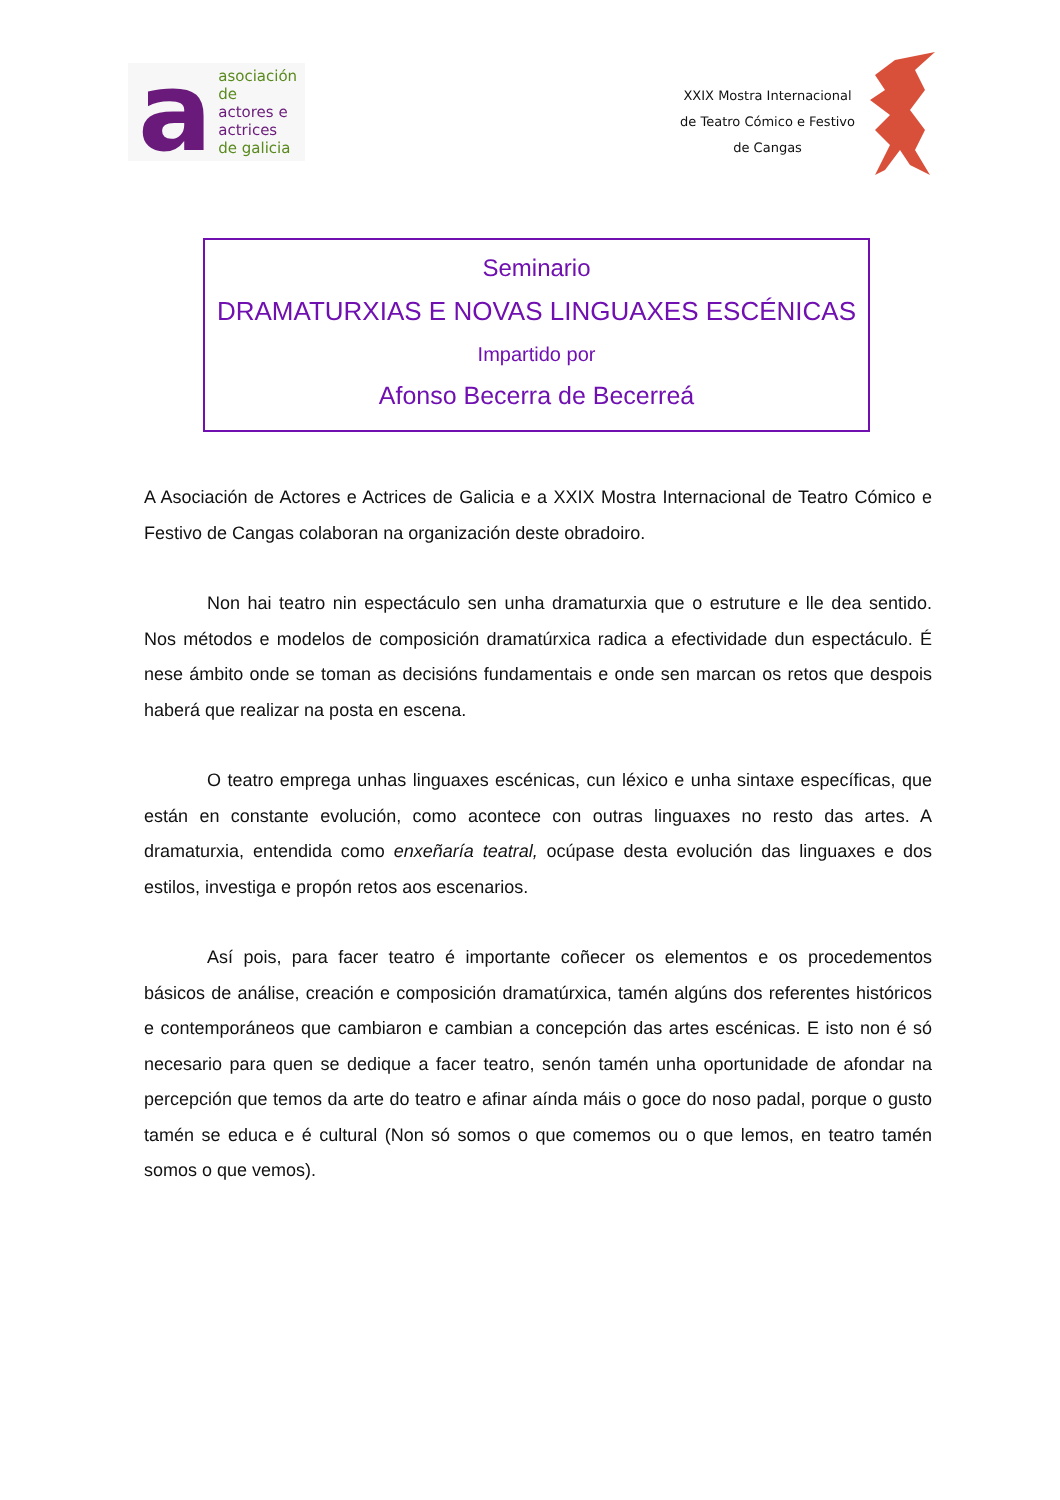a
asociación de
actores e actrices
de galicia
XXIX Mostra Internacional
de Teatro Cómico e Festivo
de Cangas
Seminario
DRAMATURXIAS E NOVAS LINGUAXES ESCÉNICAS
Impartido por
Afonso Becerra de Becerreá
A Asociación de Actores e Actrices de Galicia e a XXIX Mostra Internacional de Teatro Cómico e Festivo de Cangas colaboran na organización deste obradoiro.
Non hai teatro nin espectáculo sen unha dramaturxia que o estruture e lle dea sentido. Nos métodos e modelos de composición dramatúrxica radica a efectividade dun espectáculo. É nese ámbito onde se toman as decisións fundamentais e onde sen marcan os retos que despois haberá que realizar na posta en escena.
O teatro emprega unhas linguaxes escénicas, cun léxico e unha sintaxe específicas, que están en constante evolución, como acontece con outras linguaxes no resto das artes. A dramaturxia, entendida como enxeñaría teatral, ocúpase desta evolución das linguaxes e dos estilos, investiga e propón retos aos escenarios.
Así pois, para facer teatro é importante coñecer os elementos e os procedementos básicos de análise, creación e composición dramatúrxica, tamén algúns dos referentes históricos e contemporáneos que cambiaron e cambian a concepción das artes escénicas. E isto non é só necesario para quen se dedique a facer teatro, senón tamén unha oportunidade de afondar na percepción que temos da arte do teatro e afinar aínda máis o goce do noso padal, porque o gusto tamén se educa e é cultural (Non só somos o que comemos ou o que lemos, en teatro tamén somos o que vemos).